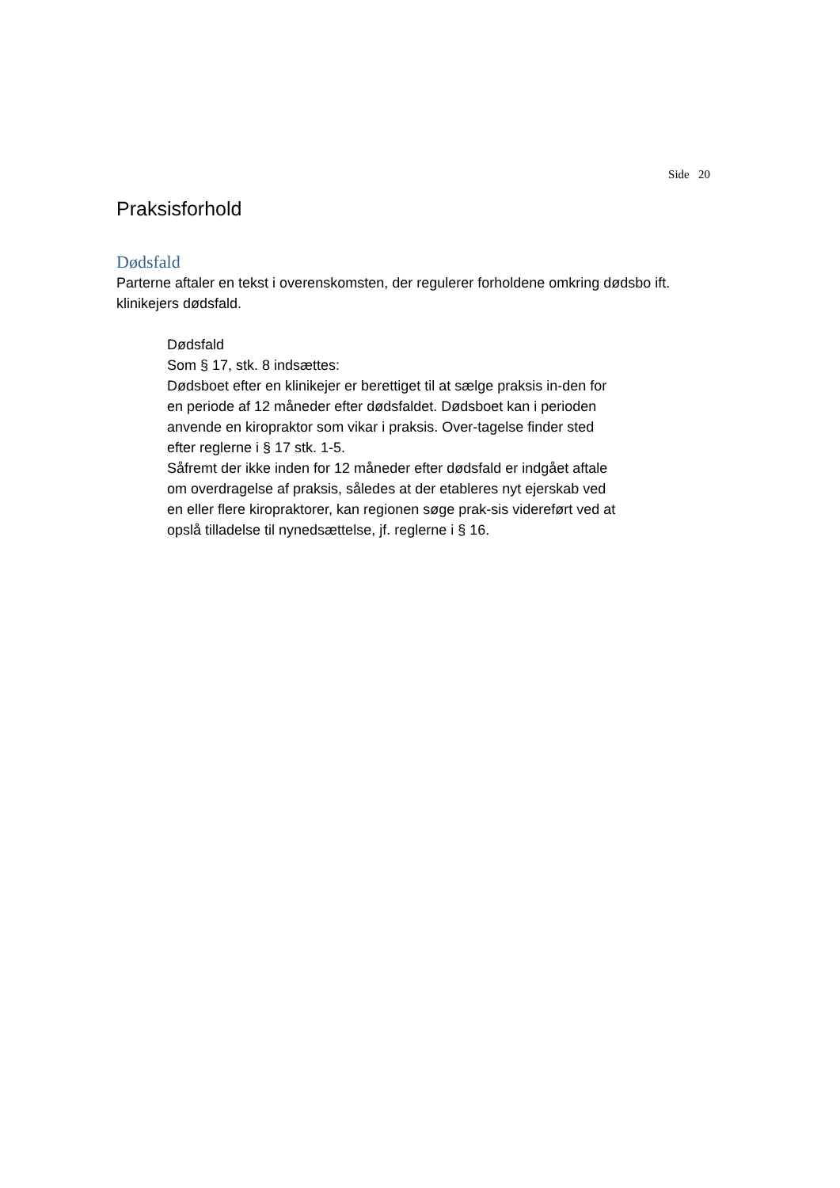Side 20
Praksisforhold
Dødsfald
Parterne aftaler en tekst i overenskomsten, der regulerer forholdene omkring dødsbo ift. klinikejers dødsfald.
Dødsfald
Som § 17, stk. 8 indsættes:
Dødsboet efter en klinikejer er berettiget til at sælge praksis in-den for en periode af 12 måneder efter dødsfaldet. Dødsboet kan i perioden anvende en kiropraktor som vikar i praksis. Over-tagelse finder sted efter reglerne i § 17 stk. 1-5.
Såfremt der ikke inden for 12 måneder efter dødsfald er indgået aftale om overdragelse af praksis, således at der etableres nyt ejerskab ved en eller flere kiropraktorer, kan regionen søge prak-sis videreført ved at opslå tilladelse til nynedsættelse, jf. reglerne i § 16.